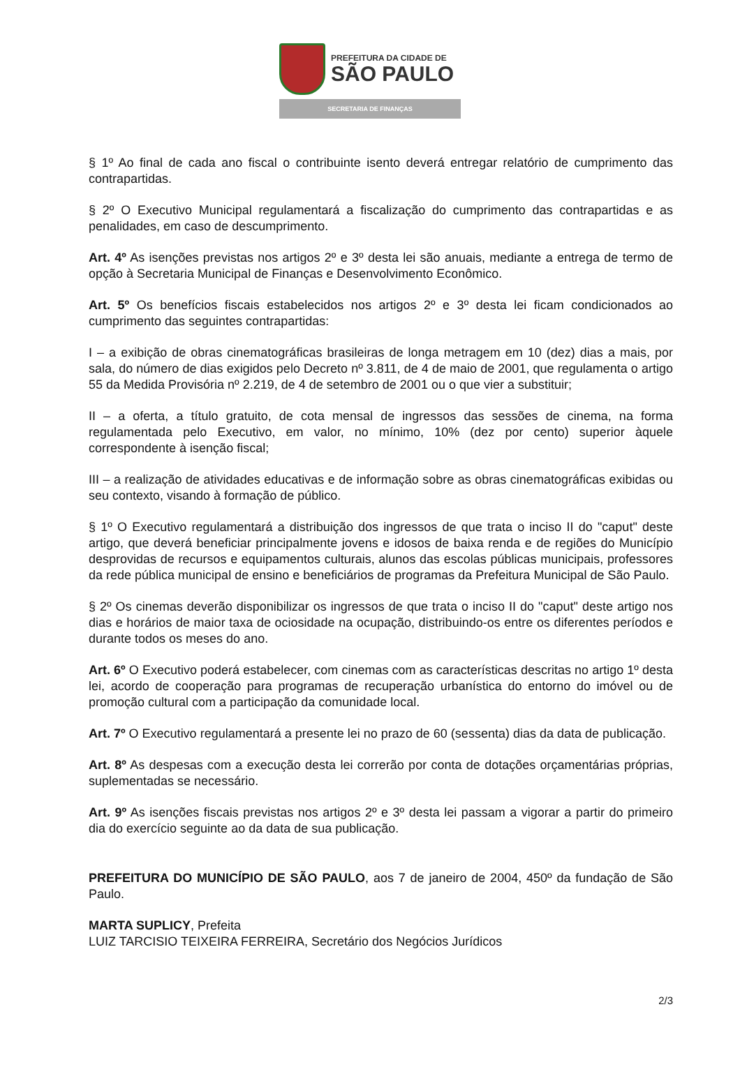PREFEITURA DA CIDADE DE
SÃO PAULO
SECRETARIA DE FINANÇAS
§ 1º Ao final de cada ano fiscal o contribuinte isento deverá entregar relatório de cumprimento das contrapartidas.
§ 2º O Executivo Municipal regulamentará a fiscalização do cumprimento das contrapartidas e as penalidades, em caso de descumprimento.
Art. 4º As isenções previstas nos artigos 2º e 3º desta lei são anuais, mediante a entrega de termo de opção à Secretaria Municipal de Finanças e Desenvolvimento Econômico.
Art. 5º Os benefícios fiscais estabelecidos nos artigos 2º e 3º desta lei ficam condicionados ao cumprimento das seguintes contrapartidas:
I – a exibição de obras cinematográficas brasileiras de longa metragem em 10 (dez) dias a mais, por sala, do número de dias exigidos pelo Decreto nº 3.811, de 4 de maio de 2001, que regulamenta o artigo 55 da Medida Provisória nº 2.219, de 4 de setembro de 2001 ou o que vier a substituir;
II – a oferta, a título gratuito, de cota mensal de ingressos das sessões de cinema, na forma regulamentada pelo Executivo, em valor, no mínimo, 10% (dez por cento) superior àquele correspondente à isenção fiscal;
III – a realização de atividades educativas e de informação sobre as obras cinematográficas exibidas ou seu contexto, visando à formação de público.
§ 1º O Executivo regulamentará a distribuição dos ingressos de que trata o inciso II do "caput" deste artigo, que deverá beneficiar principalmente jovens e idosos de baixa renda e de regiões do Município desprovidas de recursos e equipamentos culturais, alunos das escolas públicas municipais, professores da rede pública municipal de ensino e beneficiários de programas da Prefeitura Municipal de São Paulo.
§ 2º Os cinemas deverão disponibilizar os ingressos de que trata o inciso II do "caput" deste artigo nos dias e horários de maior taxa de ociosidade na ocupação, distribuindo-os entre os diferentes períodos e durante todos os meses do ano.
Art. 6º O Executivo poderá estabelecer, com cinemas com as características descritas no artigo 1º desta lei, acordo de cooperação para programas de recuperação urbanística do entorno do imóvel ou de promoção cultural com a participação da comunidade local.
Art. 7º O Executivo regulamentará a presente lei no prazo de 60 (sessenta) dias da data de publicação.
Art. 8º As despesas com a execução desta lei correrão por conta de dotações orçamentárias próprias, suplementadas se necessário.
Art. 9º As isenções fiscais previstas nos artigos 2º e 3º desta lei passam a vigorar a partir do primeiro dia do exercício seguinte ao da data de sua publicação.
PREFEITURA DO MUNICÍPIO DE SÃO PAULO, aos 7 de janeiro de 2004, 450º da fundação de São Paulo.
MARTA SUPLICY, Prefeita
LUIZ TARCISIO TEIXEIRA FERREIRA, Secretário dos Negócios Jurídicos
2/3